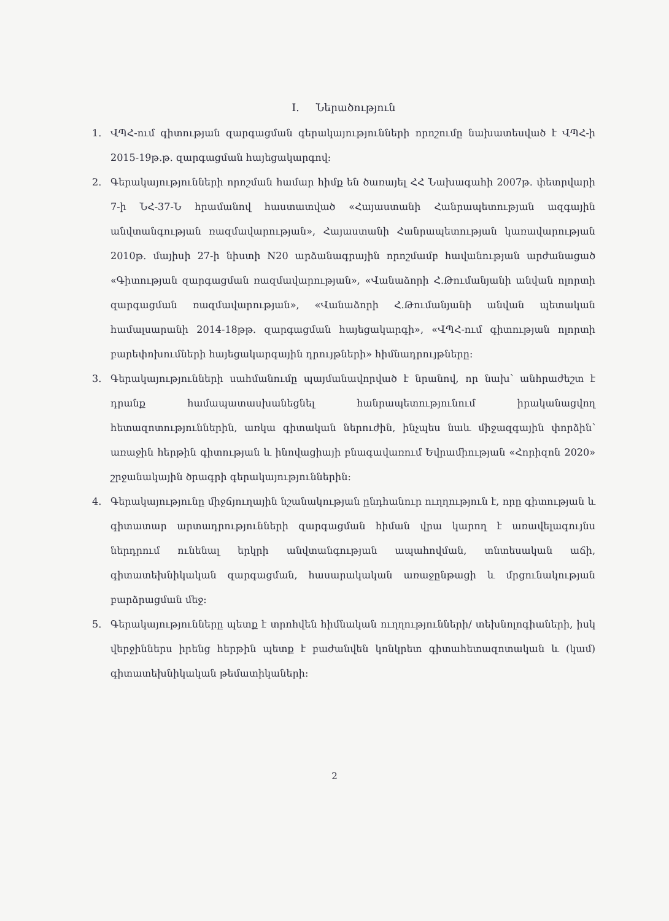I. Ներածություն
1. ՎՊՀ-ում գիտության զարգացման գերակայությունների որոշումը նախատեսված է ՎՊՀ-ի 2015-19թ.թ. զարգացման հայեցակարգով:
2. Գերակայությունների որոշման համար հիմք են ծառայել ՀՀ Նախագահի 2007թ. փետրվարի 7-ի ՆՀ-37-Ն հրամանով հաստատված «Հայաստանի Հանրապետության ազգային անվտանգության ռազմավարության», Հայաստանի Հանրապետության կառավարության 2010թ. մայիսի 27-ի նիստի N20 արձանագրային որոշմամբ հավանության արժանացած «Գիտության զարգացման ռազմավարության», «Վանաձորի Հ.Թումանյանի անվան ոլորտի զարգացման ռազմավարության», «Վանաձորի Հ.Թումանյանի անվան պետական համալսարանի 2014-18թթ. զարգացման հայեցակարգի», «ՎՊՀ-ում գիտության ոլորտի բարեփոխումների հայեցակարգային դրույթների» հիմնադրույթները:
3. Գերակայությունների սահմանումը պայմանավորված է նրանով, որ նախ՝ անհրաժեշտ է դրանք համապատասխանեցնել հանրապետությունում իրականացվող հետազոտություններին, առկա գիտական ներուժին, ինչպես նաև միջազգային փորձին՝ առաջին հերթին գիտության և ինովացիայի բնագավառում Եվրամիության «Հորիզոն 2020» շրջանակային ծրագրի գերակայություններին:
4. Գերակայությունը միջճյուղային նշանակության ընդհանուր ուղղություն է, որը գիտության և գիտատար արտադրությունների զարգացման հիման վրա կարող է առավելագույնս ներդրում ունենալ երկրի անվտանգության ապահովման, տնտեսական աճի, գիտատեխնիկական զարգացման, հասարակական առաջընթացի և մրցունակության բարձրացման մեջ:
5. Գերակայությունները պետք է տրոհվեն հիմնական ուղղությունների/ տեխնոլոգիաների, իսկ վերջիններս իրենց հերթին պետք է բաժանվեն կոնկրետ գիտահետազոտական և (կամ) գիտատեխնիկական թեմատիկաների:
2